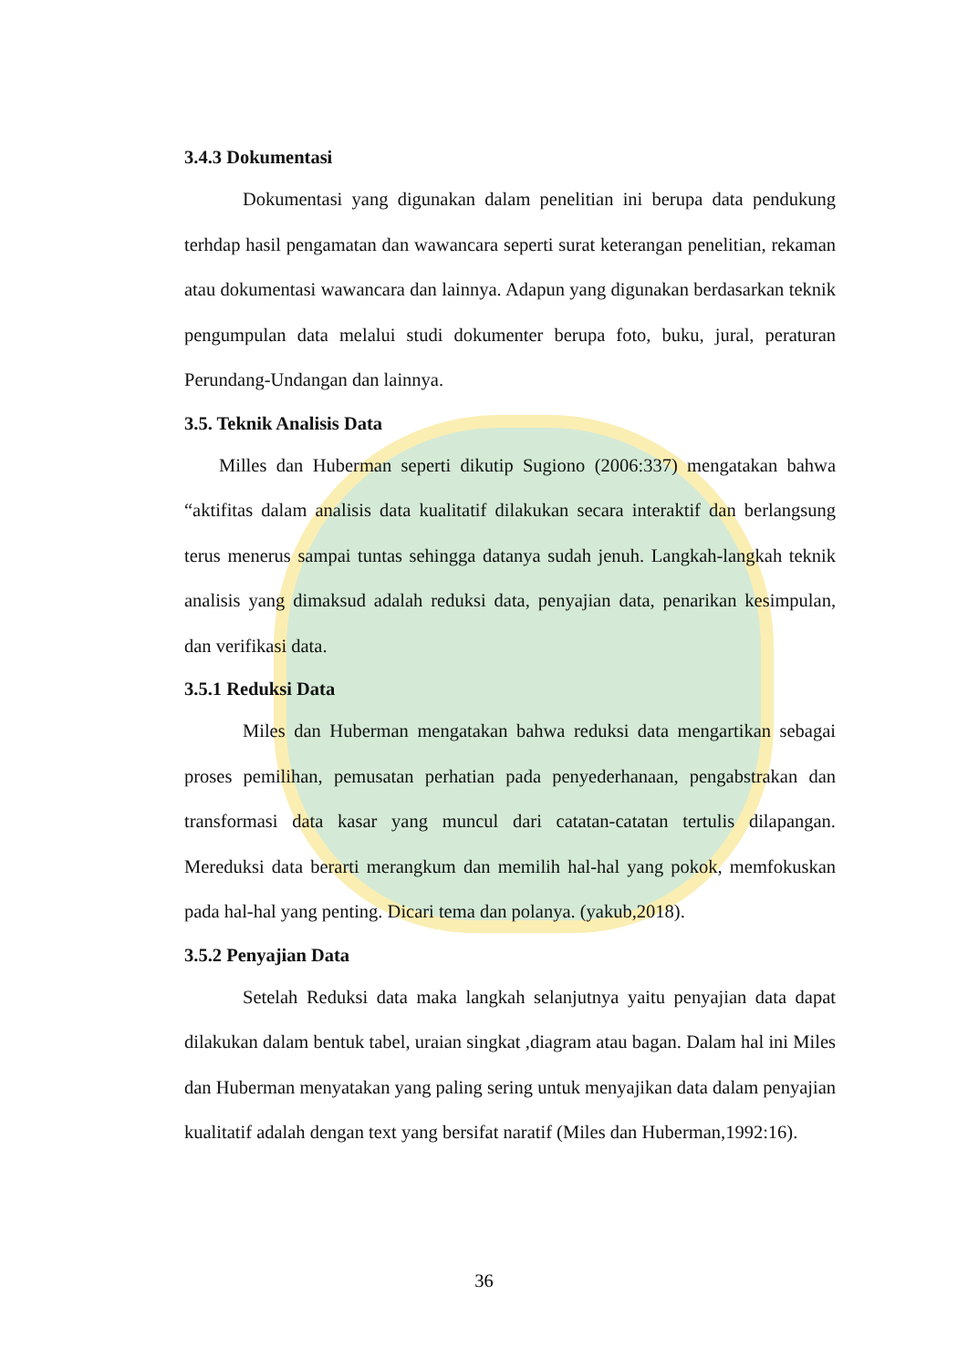3.4.3 Dokumentasi
Dokumentasi yang digunakan dalam penelitian ini berupa data pendukung terhdap hasil pengamatan dan wawancara seperti surat keterangan penelitian, rekaman atau dokumentasi wawancara dan lainnya. Adapun yang digunakan berdasarkan teknik pengumpulan data melalui studi dokumenter berupa foto, buku, jural, peraturan Perundang-Undangan dan lainnya.
3.5. Teknik Analisis Data
Milles dan Huberman seperti dikutip Sugiono (2006:337) mengatakan bahwa “aktifitas dalam analisis data kualitatif dilakukan secara interaktif dan berlangsung terus menerus sampai tuntas sehingga datanya sudah jenuh. Langkah-langkah teknik analisis yang dimaksud adalah reduksi data, penyajian data, penarikan kesimpulan, dan verifikasi data.
3.5.1 Reduksi Data
Miles dan Huberman mengatakan bahwa reduksi data mengartikan sebagai proses pemilihan, pemusatan perhatian pada penyederhanaan, pengabstrakan dan transformasi data kasar yang muncul dari catatan-catatan tertulis dilapangan. Mereduksi data berarti merangkum dan memilih hal-hal yang pokok, memfokuskan pada hal-hal yang penting. Dicari tema dan polanya. (yakub,2018).
3.5.2 Penyajian Data
Setelah Reduksi data maka langkah selanjutnya yaitu penyajian data dapat dilakukan dalam bentuk tabel, uraian singkat ,diagram atau bagan. Dalam hal ini Miles dan Huberman menyatakan yang paling sering untuk menyajikan data dalam penyajian kualitatif adalah dengan text yang bersifat naratif (Miles dan Huberman,1992:16).
36